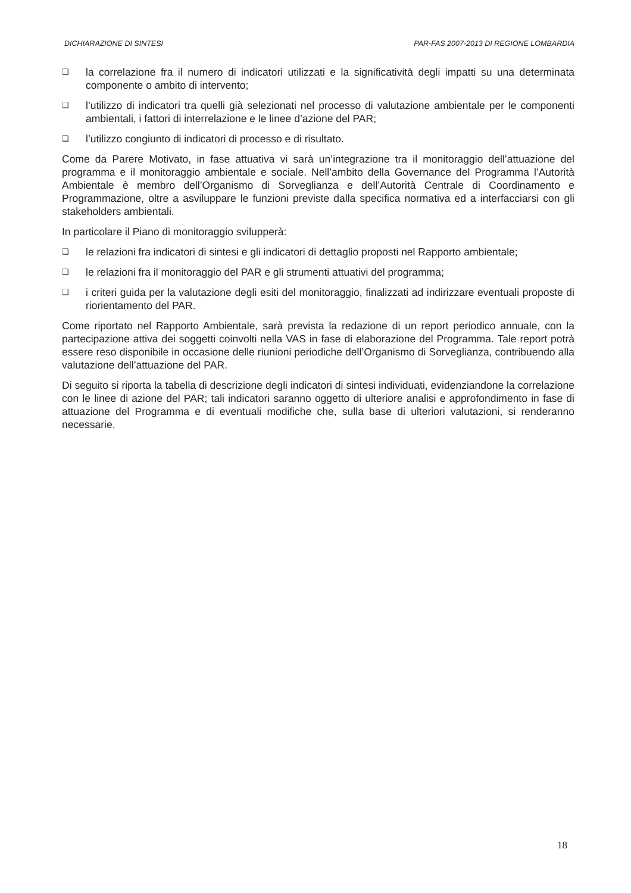DICHIARAZIONE DI SINTESI PAR-FAS 2007-2013 DI REGIONE LOMBARDIA
❑ la correlazione fra il numero di indicatori utilizzati e la significatività degli impatti su una determinata componente o ambito di intervento;
❑ l’utilizzo di indicatori tra quelli già selezionati nel processo di valutazione ambientale per le componenti ambientali, i fattori di interrelazione e le linee d’azione del PAR;
❑ l’utilizzo congiunto di indicatori di processo e di risultato.
Come da Parere Motivato, in fase attuativa vi sarà un’integrazione tra il monitoraggio dell’attuazione del programma e il monitoraggio ambientale e sociale. Nell’ambito della Governance del Programma l’Autorità Ambientale è membro dell’Organismo di Sorveglianza e dell’Autorità Centrale di Coordinamento e Programmazione, oltre a asviluppare le funzioni previste dalla specifica normativa ed a interfacciarsi con gli stakeholders ambientali.
In particolare il Piano di monitoraggio svilupperà:
❑ le relazioni fra indicatori di sintesi e gli indicatori di dettaglio proposti nel Rapporto ambientale;
❑ le relazioni fra il monitoraggio del PAR e gli strumenti attuativi del programma;
❑ i criteri guida per la valutazione degli esiti del monitoraggio, finalizzati ad indirizzare eventuali proposte di riorientamento del PAR.
Come riportato nel Rapporto Ambientale, sarà prevista la redazione di un report periodico annuale, con la partecipazione attiva dei soggetti coinvolti nella VAS in fase di elaborazione del Programma. Tale report potrà essere reso disponibile in occasione delle riunioni periodiche dell’Organismo di Sorveglianza, contribuendo alla valutazione dell’attuazione del PAR.
Di seguito si riporta la tabella di descrizione degli indicatori di sintesi individuati, evidenziandone la correlazione con le linee di azione del PAR; tali indicatori saranno oggetto di ulteriore analisi e approfondimento in fase di attuazione del Programma e di eventuali modifiche che, sulla base di ulteriori valutazioni, si renderanno necessarie.
18